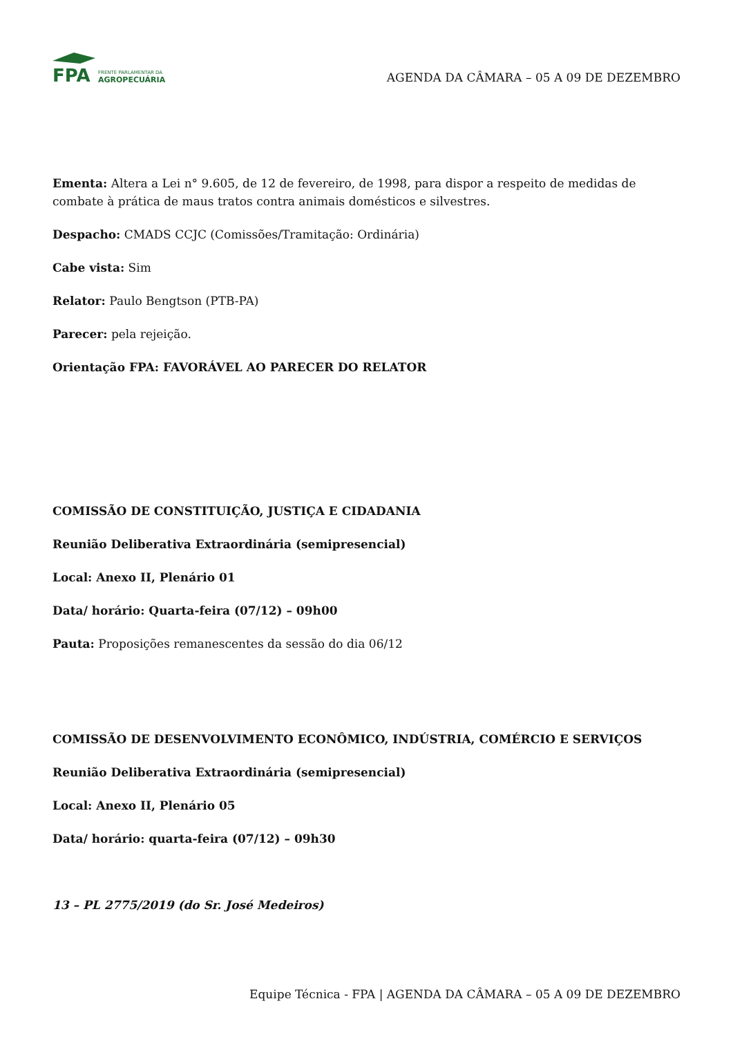FPA
FRENTE PARLAMENTAR DA
AGROPECUÁRIA
AGENDA DA CÂMARA – 05 A 09 DE DEZEMBRO
Ementa: Altera a Lei n° 9.605, de 12 de fevereiro, de 1998, para dispor a respeito de medidas de combate à prática de maus tratos contra animais domésticos e silvestres.
Despacho: CMADS CCJC (Comissões/Tramitação: Ordinária)
Cabe vista: Sim
Relator: Paulo Bengtson (PTB-PA)
Parecer: pela rejeição.
Orientação FPA: FAVORÁVEL AO PARECER DO RELATOR
COMISSÃO DE CONSTITUIÇÃO, JUSTIÇA E CIDADANIA
Reunião Deliberativa Extraordinária (semipresencial)
Local: Anexo II, Plenário 01
Data/ horário: Quarta-feira (07/12) – 09h00
Pauta: Proposições remanescentes da sessão do dia 06/12
COMISSÃO DE DESENVOLVIMENTO ECONÔMICO, INDÚSTRIA, COMÉRCIO E SERVIÇOS
Reunião Deliberativa Extraordinária (semipresencial)
Local: Anexo II, Plenário 05
Data/ horário: quarta-feira (07/12) – 09h30
13 – PL 2775/2019 (do Sr. José Medeiros)
Equipe Técnica - FPA | AGENDA DA CÂMARA – 05 A 09 DE DEZEMBRO